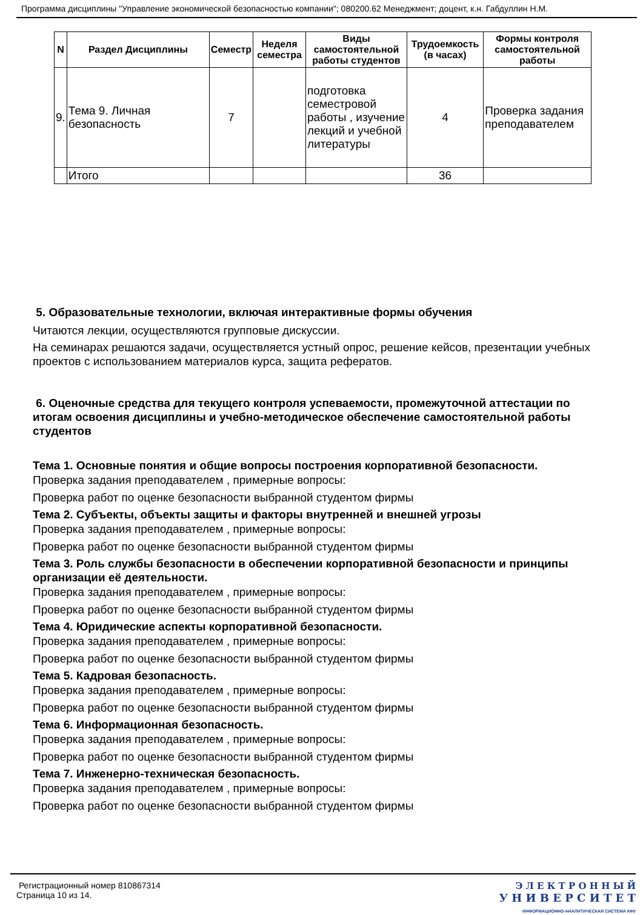Программа дисциплины "Управление экономической безопасностью компании"; 080200.62 Менеджмент; доцент, к.н. Габдуллин Н.М.
| N | Раздел Дисциплины | Семестр | Неделя семестра | Виды самостоятельной работы студентов | Трудоемкость (в часах) | Формы контроля самостоятельной работы |
| --- | --- | --- | --- | --- | --- | --- |
| 9. | Тема 9. Личная безопасность | 7 | | подготовка семестровой работы , изучение лекций и учебной литературы | 4 | Проверка задания преподавателем |
| | Итого | | | | 36 | |
5. Образовательные технологии, включая интерактивные формы обучения
Читаются лекции, осуществляются групповые дискуссии.
На семинарах решаются задачи, осуществляется устный опрос, решение кейсов, презентации учебных проектов с использованием материалов курса, защита рефератов.
6. Оценочные средства для текущего контроля успеваемости, промежуточной аттестации по итогам освоения дисциплины и учебно-методическое обеспечение самостоятельной работы студентов
Тема 1. Основные понятия и общие вопросы построения корпоративной безопасности.
Проверка задания преподавателем , примерные вопросы:
Проверка работ по оценке безопасности выбранной студентом фирмы
Тема 2. Субъекты, объекты защиты и факторы внутренней и внешней угрозы
Проверка задания преподавателем , примерные вопросы:
Проверка работ по оценке безопасности выбранной студентом фирмы
Тема 3. Роль службы безопасности в обеспечении корпоративной безопасности и принципы организации её деятельности.
Проверка задания преподавателем , примерные вопросы:
Проверка работ по оценке безопасности выбранной студентом фирмы
Тема 4. Юридические аспекты корпоративной безопасности.
Проверка задания преподавателем , примерные вопросы:
Проверка работ по оценке безопасности выбранной студентом фирмы
Тема 5. Кадровая безопасность.
Проверка задания преподавателем , примерные вопросы:
Проверка работ по оценке безопасности выбранной студентом фирмы
Тема 6. Информационная безопасность.
Проверка задания преподавателем , примерные вопросы:
Проверка работ по оценке безопасности выбранной студентом фирмы
Тема 7. Инженерно-техническая безопасность.
Проверка задания преподавателем , примерные вопросы:
Проверка работ по оценке безопасности выбранной студентом фирмы
Регистрационный номер 810867314
Страница 10 из 14.
Э Л Е К Т Р О Н Н Ы Й
У Н И В Е Р С И Т Е Т
ИНФОРМАЦИОННО-АНАЛИТИЧЕСКАЯ СИСТЕМА КФУ